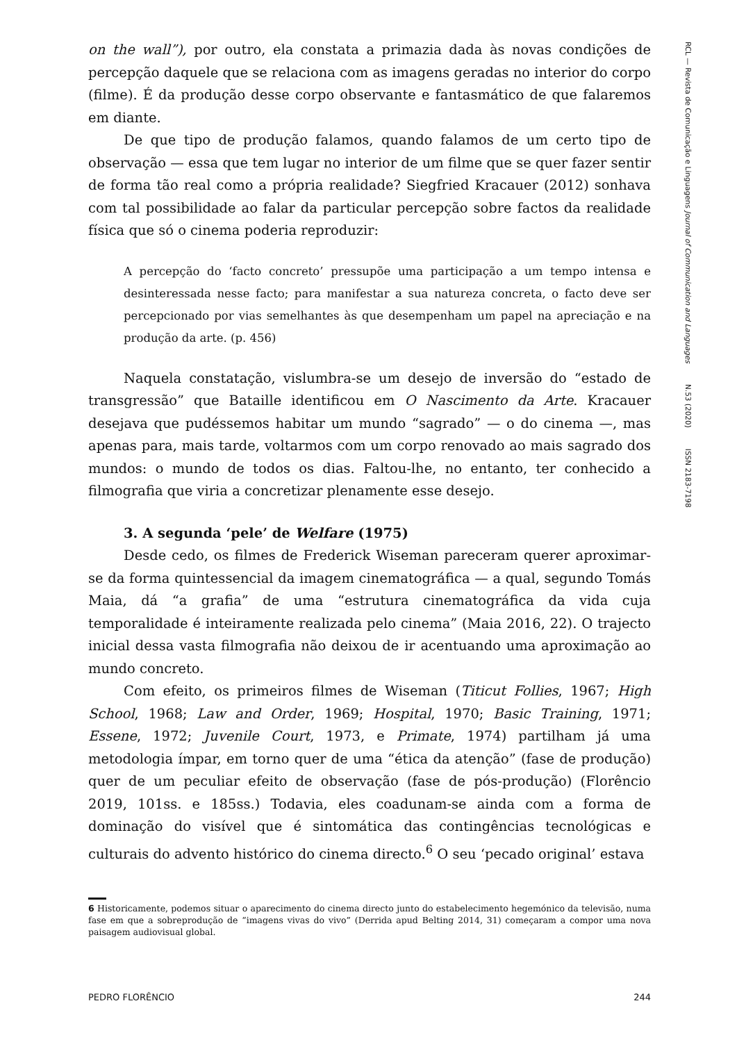on the wall”), por outro, ela constata a primazia dada às novas condições de percepção daquele que se relaciona com as imagens geradas no interior do corpo (filme). É da produção desse corpo observante e fantasmático de que falaremos em diante.
De que tipo de produção falamos, quando falamos de um certo tipo de observação — essa que tem lugar no interior de um filme que se quer fazer sentir de forma tão real como a própria realidade? Siegfried Kracauer (2012) sonhava com tal possibilidade ao falar da particular percepção sobre factos da realidade física que só o cinema poderia reproduzir:
A percepção do ‘facto concreto’ pressupõe uma participação a um tempo intensa e desinteressada nesse facto; para manifestar a sua natureza concreta, o facto deve ser percepcionado por vias semelhantes às que desempenham um papel na apreciação e na produção da arte. (p. 456)
Naquela constatação, vislumbra-se um desejo de inversão do “estado de transgressão” que Bataille identificou em O Nascimento da Arte. Kracauer desejava que pudéssemos habitar um mundo “sagrado” — o do cinema —, mas apenas para, mais tarde, voltarmos com um corpo renovado ao mais sagrado dos mundos: o mundo de todos os dias. Faltou-lhe, no entanto, ter conhecido a filmografia que viria a concretizar plenamente esse desejo.
3. A segunda ‘pele’ de Welfare (1975)
Desde cedo, os filmes de Frederick Wiseman pareceram querer aproximar-se da forma quintessencial da imagem cinematográfica — a qual, segundo Tomás Maia, dá “a grafia” de uma “estrutura cinematográfica da vida cuja temporalidade é inteiramente realizada pelo cinema” (Maia 2016, 22). O trajecto inicial dessa vasta filmografia não deixou de ir acentuando uma aproximação ao mundo concreto.
Com efeito, os primeiros filmes de Wiseman (Titicut Follies, 1967; High School, 1968; Law and Order, 1969; Hospital, 1970; Basic Training, 1971; Essene, 1972; Juvenile Court, 1973, e Primate, 1974) partilham já uma metodologia ímpar, em torno quer de uma “ética da atenção” (fase de produção) quer de um peculiar efeito de observação (fase de pós-produção) (Florêncio 2019, 101ss. e 185ss.) Todavia, eles coadunam-se ainda com a forma de dominação do visível que é sintomática das contingências tecnológicas e culturais do advento histórico do cinema directo.<sup>6</sup> O seu ‘pecado original’ estava
RCL — Revista de Comunicação e Linguagens Journal of Communication and Languages N.53 (2020) ISSN 2183-7198
6 Historicamente, podemos situar o aparecimento do cinema directo junto do estabelecimento hegemónico da televisão, numa fase em que a sobreprodução de “imagens vivas do vivo” (Derrida apud Belting 2014, 31) começaram a compor uma nova paisagem audiovisual global.
PEDRO FLORÊNCIO 244